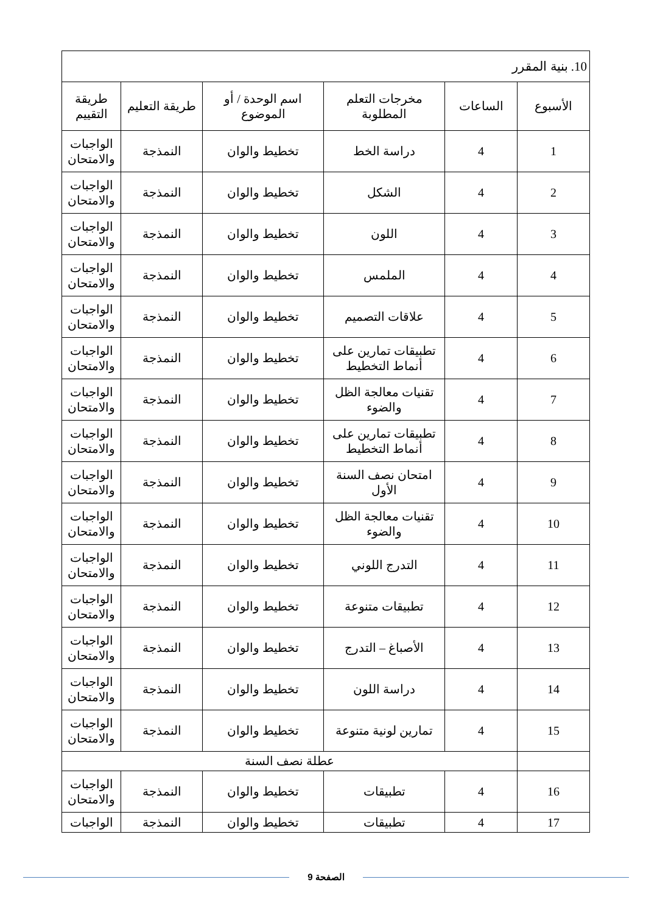| 10. بنية المقرر | | | | | |
| الأسبوع | الساعات | مخرجات التعلم المطلوبة | اسم الوحدة / أو الموضوع | طريقة التعليم | طريقة التقييم |
| 1 | 4 | دراسة الخط | تخطيط والوان | النمذجة | الواجبات والامتحان |
| 2 | 4 | الشكل | تخطيط والوان | النمذجة | الواجبات والامتحان |
| 3 | 4 | اللون | تخطيط والوان | النمذجة | الواجبات والامتحان |
| 4 | 4 | الملمس | تخطيط والوان | النمذجة | الواجبات والامتحان |
| 5 | 4 | علاقات التصميم | تخطيط والوان | النمذجة | الواجبات والامتحان |
| 6 | 4 | تطبيقات تمارين على أنماط التخطيط | تخطيط والوان | النمذجة | الواجبات والامتحان |
| 7 | 4 | تقنيات معالجة الظل والضوء | تخطيط والوان | النمذجة | الواجبات والامتحان |
| 8 | 4 | تطبيقات تمارين على أنماط التخطيط | تخطيط والوان | النمذجة | الواجبات والامتحان |
| 9 | 4 | امتحان نصف السنة الأول | تخطيط والوان | النمذجة | الواجبات والامتحان |
| 10 | 4 | تقنيات معالجة الظل والضوء | تخطيط والوان | النمذجة | الواجبات والامتحان |
| 11 | 4 | التدرج اللوني | تخطيط والوان | النمذجة | الواجبات والامتحان |
| 12 | 4 | تطبيقات متنوعة | تخطيط والوان | النمذجة | الواجبات والامتحان |
| 13 | 4 | الأصباغ – التدرج | تخطيط والوان | النمذجة | الواجبات والامتحان |
| 14 | 4 | دراسة اللون | تخطيط والوان | النمذجة | الواجبات والامتحان |
| 15 | 4 | تمارين لونية متنوعة | تخطيط والوان | النمذجة | الواجبات والامتحان |
| | عطلة نصف السنة | | | | |
| 16 | 4 | تطبيقات | تخطيط والوان | النمذجة | الواجبات والامتحان |
| 17 | 4 | تطبيقات | تخطيط والوان | النمذجة | الواجبات |
الصفحة 9